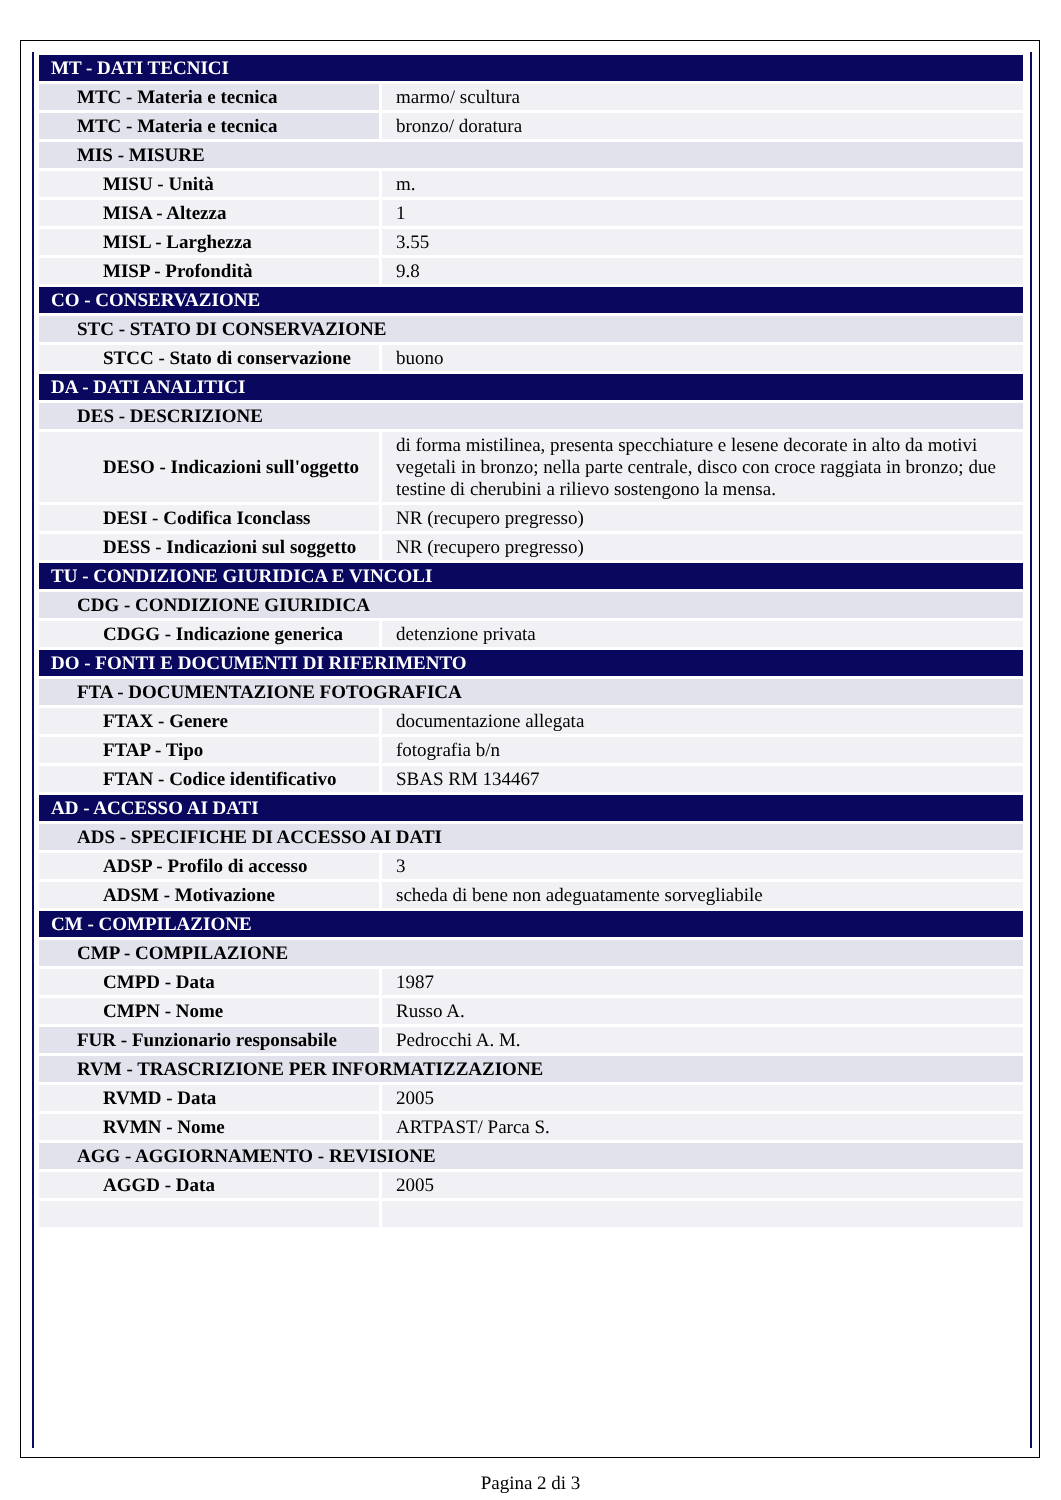| MT - DATI TECNICI | |
| MTC - Materia e tecnica | marmo/ scultura |
| MTC - Materia e tecnica | bronzo/ doratura |
| MIS - MISURE | |
| MISU - Unità | m. |
| MISA - Altezza | 1 |
| MISL - Larghezza | 3.55 |
| MISP - Profondità | 9.8 |
| CO - CONSERVAZIONE | |
| STC - STATO DI CONSERVAZIONE | |
| STCC - Stato di conservazione | buono |
| DA - DATI ANALITICI | |
| DES - DESCRIZIONE | |
| DESO - Indicazioni sull'oggetto | di forma mistilinea, presenta specchiature e lesene decorate in alto da motivi vegetali in bronzo; nella parte centrale, disco con croce raggiata in bronzo; due testine di cherubini a rilievo sostengono la mensa. |
| DESI - Codifica Iconclass | NR (recupero pregresso) |
| DESS - Indicazioni sul soggetto | NR (recupero pregresso) |
| TU - CONDIZIONE GIURIDICA E VINCOLI | |
| CDG - CONDIZIONE GIURIDICA | |
| CDGG - Indicazione generica | detenzione privata |
| DO - FONTI E DOCUMENTI DI RIFERIMENTO | |
| FTA - DOCUMENTAZIONE FOTOGRAFICA | |
| FTAX - Genere | documentazione allegata |
| FTAP - Tipo | fotografia b/n |
| FTAN - Codice identificativo | SBAS RM 134467 |
| AD - ACCESSO AI DATI | |
| ADS - SPECIFICHE DI ACCESSO AI DATI | |
| ADSP - Profilo di accesso | 3 |
| ADSM - Motivazione | scheda di bene non adeguatamente sorvegliabile |
| CM - COMPILAZIONE | |
| CMP - COMPILAZIONE | |
| CMPD - Data | 1987 |
| CMPN - Nome | Russo A. |
| FUR - Funzionario responsabile | Pedrocchi A. M. |
| RVM - TRASCRIZIONE PER INFORMATIZZAZIONE | |
| RVMD - Data | 2005 |
| RVMN - Nome | ARTPAST/ Parca S. |
| AGG - AGGIORNAMENTO - REVISIONE | |
| AGGD - Data | 2005 |
Pagina 2 di 3